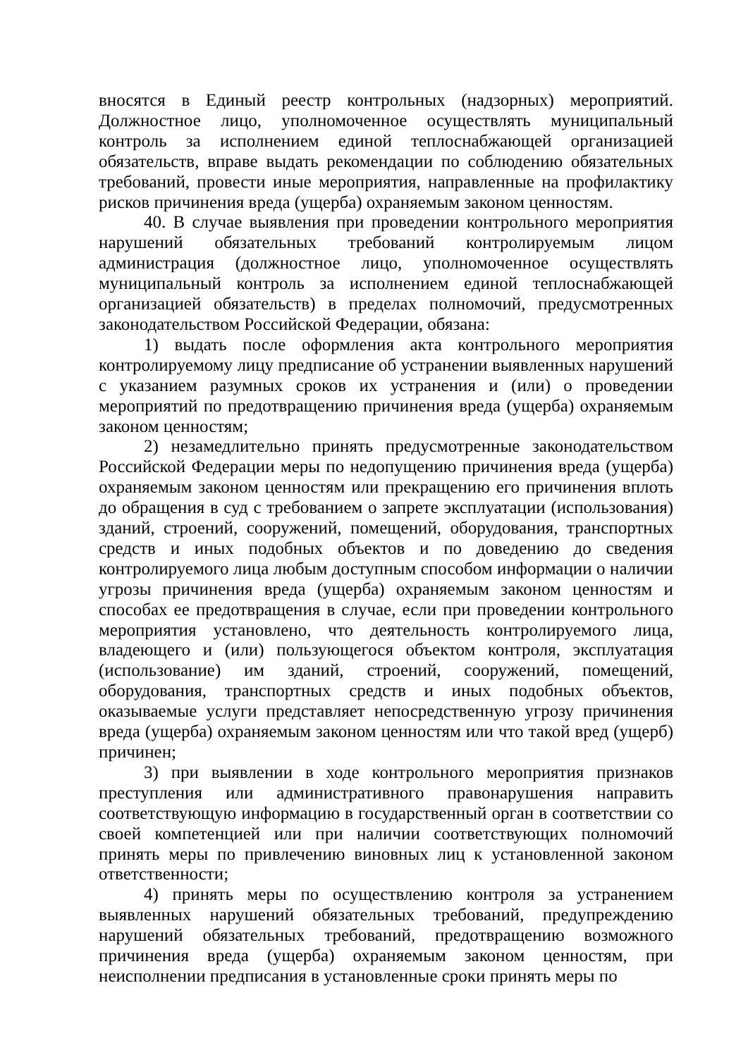вносятся в Единый реестр контрольных (надзорных) мероприятий. Должностное лицо, уполномоченное осуществлять муниципальный контроль за исполнением единой теплоснабжающей организацией обязательств, вправе выдать рекомендации по соблюдению обязательных требований, провести иные мероприятия, направленные на профилактику рисков причинения вреда (ущерба) охраняемым законом ценностям.
40. В случае выявления при проведении контрольного мероприятия нарушений обязательных требований контролируемым лицом администрация (должностное лицо, уполномоченное осуществлять муниципальный контроль за исполнением единой теплоснабжающей организацией обязательств) в пределах полномочий, предусмотренных законодательством Российской Федерации, обязана:
1) выдать после оформления акта контрольного мероприятия контролируемому лицу предписание об устранении выявленных нарушений с указанием разумных сроков их устранения и (или) о проведении мероприятий по предотвращению причинения вреда (ущерба) охраняемым законом ценностям;
2) незамедлительно принять предусмотренные законодательством Российской Федерации меры по недопущению причинения вреда (ущерба) охраняемым законом ценностям или прекращению его причинения вплоть до обращения в суд с требованием о запрете эксплуатации (использования) зданий, строений, сооружений, помещений, оборудования, транспортных средств и иных подобных объектов и по доведению до сведения контролируемого лица любым доступным способом информации о наличии угрозы причинения вреда (ущерба) охраняемым законом ценностям и способах ее предотвращения в случае, если при проведении контрольного мероприятия установлено, что деятельность контролируемого лица, владеющего и (или) пользующегося объектом контроля, эксплуатация (использование) им зданий, строений, сооружений, помещений, оборудования, транспортных средств и иных подобных объектов, оказываемые услуги представляет непосредственную угрозу причинения вреда (ущерба) охраняемым законом ценностям или что такой вред (ущерб) причинен;
3) при выявлении в ходе контрольного мероприятия признаков преступления или административного правонарушения направить соответствующую информацию в государственный орган в соответствии со своей компетенцией или при наличии соответствующих полномочий принять меры по привлечению виновных лиц к установленной законом ответственности;
4) принять меры по осуществлению контроля за устранением выявленных нарушений обязательных требований, предупреждению нарушений обязательных требований, предотвращению возможного причинения вреда (ущерба) охраняемым законом ценностям, при неисполнении предписания в установленные сроки принять меры по